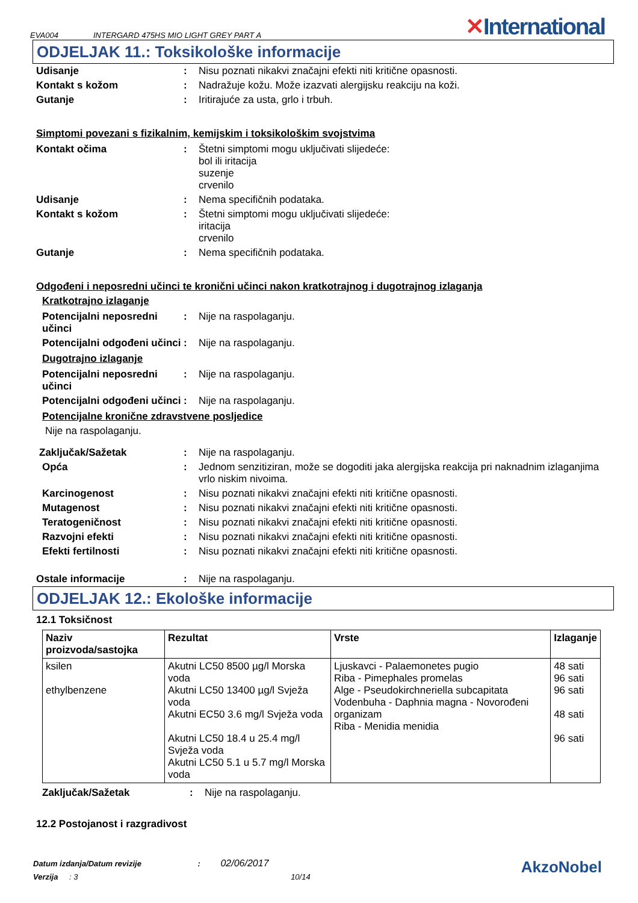EVA004
INTERGARD 475HS MIO LIGHT GREY PART A
✕International
ODJELJAK 11.: Toksikološke informacije
| Udisanje | : | Nisu poznati nikakvi značajni efekti niti kritične opasnosti. |
| Kontakt s kožom | : | Nadražuje kožu. Može izazvati alergijsku reakciju na koži. |
| Gutanje | : | Iritirajuće za usta, grlo i trbuh. |
Simptomi povezani s fizikalnim, kemijskim i toksikološkim svojstvima
| Kontakt očima | : | Štetni simptomi mogu uključivati slijedeće: bol ili iritacija suzenje crvenilo |
| Udisanje | : | Nema specifičnih podataka. |
| Kontakt s kožom | : | Štetni simptomi mogu uključivati slijedeće: iritacija crvenilo |
| Gutanje | : | Nema specifičnih podataka. |
Odgođeni i neposredni učinci te kronični učinci nakon kratkotrajnog i dugotrajnog izlaganja
Kratkotrajno izlaganje
| Potencijalni neposredni učinci | : | Nije na raspolaganju. |
| Potencijalni odgođeni učinci | : | Nije na raspolaganju. |
Dugotrajno izlaganje
| Potencijalni neposredni učinci | : | Nije na raspolaganju. |
| Potencijalni odgođeni učinci | : | Nije na raspolaganju. |
Potencijalne kronične zdravstvene posljedice
Nije na raspolaganju.
| Zaključak/Sažetak | : | Nije na raspolaganju. |
| Opća | : | Jednom senzitiziran, može se dogoditi jaka alergijska reakcija pri naknadnim izlaganjima vrlo niskim nivoima. |
| Karcinogenost | : | Nisu poznati nikakvi značajni efekti niti kritične opasnosti. |
| Mutagenost | : | Nisu poznati nikakvi značajni efekti niti kritične opasnosti. |
| Teratogeničnost | : | Nisu poznati nikakvi značajni efekti niti kritične opasnosti. |
| Razvojni efekti | : | Nisu poznati nikakvi značajni efekti niti kritične opasnosti. |
| Efekti fertilnosti | : | Nisu poznati nikakvi značajni efekti niti kritične opasnosti. |
| Ostale informacije | : | Nije na raspolaganju. |
ODJELJAK 12.: Ekološke informacije
12.1 Toksičnost
| Naziv proizvoda/sastojka | Rezultat | Vrste | Izlaganje |
| --- | --- | --- | --- |
| ksilen ethylbenzene | Akutni LC50 8500 µg/l Morska voda Akutni LC50 13400 µg/l Svježa voda Akutni EC50 3.6 mg/l Svježa voda Akutni LC50 18.4 u 25.4 mg/l Svježa voda Akutni LC50 5.1 u 5.7 mg/l Morska voda | Ljuskavci - Palaemonetes pugio Riba - Pimephales promelas Alge - Pseudokirchneriella subcapitata Vodenbuha - Daphnia magna - Novorođeni organizam Riba - Menidia menidia | 48 sati 96 sati 96 sati 48 sati 96 sati |
| Zaključak/Sažetak | : | Nije na raspolaganju. |
12.2 Postojanost i razgradivost
Datum izdanja/Datum revizije : 02/06/2017
Verzija : 3 10/14
AkzoNobel